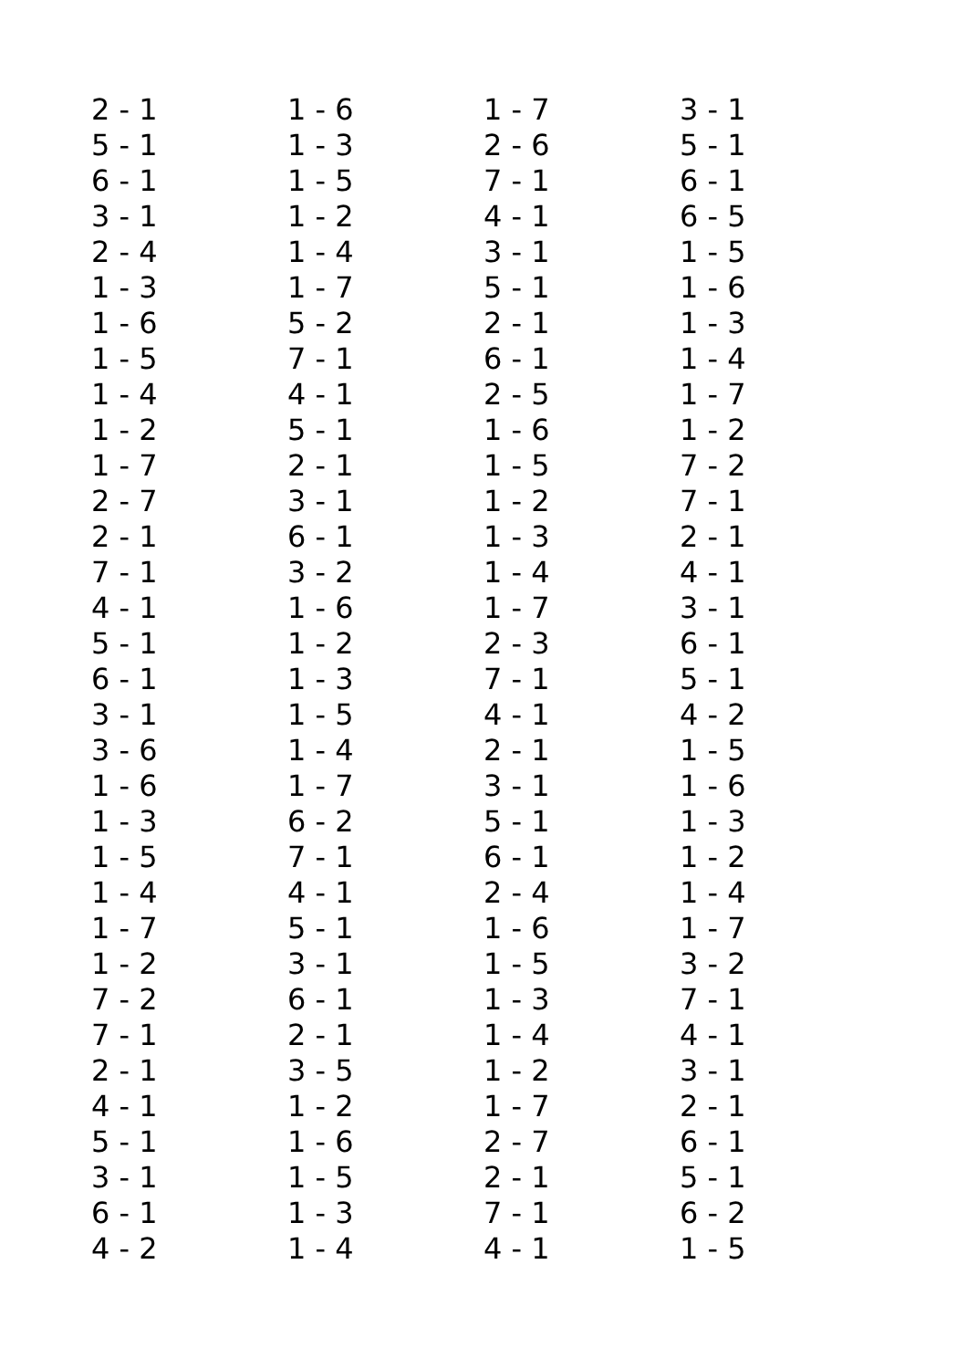| 2 - 1 | 1 - 6 | 1 - 7 | 3 - 1 |
| 5 - 1 | 1 - 3 | 2 - 6 | 5 - 1 |
| 6 - 1 | 1 - 5 | 7 - 1 | 6 - 1 |
| 3 - 1 | 1 - 2 | 4 - 1 | 6 - 5 |
| 2 - 4 | 1 - 4 | 3 - 1 | 1 - 5 |
| 1 - 3 | 1 - 7 | 5 - 1 | 1 - 6 |
| 1 - 6 | 5 - 2 | 2 - 1 | 1 - 3 |
| 1 - 5 | 7 - 1 | 6 - 1 | 1 - 4 |
| 1 - 4 | 4 - 1 | 2 - 5 | 1 - 7 |
| 1 - 2 | 5 - 1 | 1 - 6 | 1 - 2 |
| 1 - 7 | 2 - 1 | 1 - 5 | 7 - 2 |
| 2 - 7 | 3 - 1 | 1 - 2 | 7 - 1 |
| 2 - 1 | 6 - 1 | 1 - 3 | 2 - 1 |
| 7 - 1 | 3 - 2 | 1 - 4 | 4 - 1 |
| 4 - 1 | 1 - 6 | 1 - 7 | 3 - 1 |
| 5 - 1 | 1 - 2 | 2 - 3 | 6 - 1 |
| 6 - 1 | 1 - 3 | 7 - 1 | 5 - 1 |
| 3 - 1 | 1 - 5 | 4 - 1 | 4 - 2 |
| 3 - 6 | 1 - 4 | 2 - 1 | 1 - 5 |
| 1 - 6 | 1 - 7 | 3 - 1 | 1 - 6 |
| 1 - 3 | 6 - 2 | 5 - 1 | 1 - 3 |
| 1 - 5 | 7 - 1 | 6 - 1 | 1 - 2 |
| 1 - 4 | 4 - 1 | 2 - 4 | 1 - 4 |
| 1 - 7 | 5 - 1 | 1 - 6 | 1 - 7 |
| 1 - 2 | 3 - 1 | 1 - 5 | 3 - 2 |
| 7 - 2 | 6 - 1 | 1 - 3 | 7 - 1 |
| 7 - 1 | 2 - 1 | 1 - 4 | 4 - 1 |
| 2 - 1 | 3 - 5 | 1 - 2 | 3 - 1 |
| 4 - 1 | 1 - 2 | 1 - 7 | 2 - 1 |
| 5 - 1 | 1 - 6 | 2 - 7 | 6 - 1 |
| 3 - 1 | 1 - 5 | 2 - 1 | 5 - 1 |
| 6 - 1 | 1 - 3 | 7 - 1 | 6 - 2 |
| 4 - 2 | 1 - 4 | 4 - 1 | 1 - 5 |